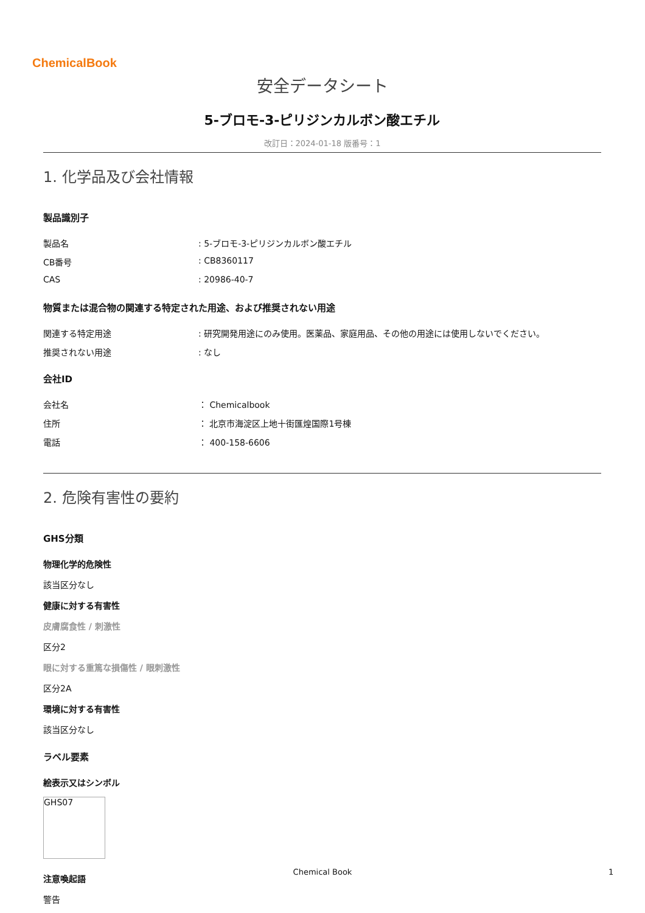ChemicalBook
安全データシート
5-ブロモ-3-ピリジンカルボン酸エチル
改訂日：2024-01-18 版番号：1
1. 化学品及び会社情報
製品識別子
製品名: 5-ブロモ-3-ピリジンカルボン酸エチル
CB番号: CB8360117
CAS: 20986-40-7
物質または混合物の関連する特定された用途、および推奨されない用途
関連する特定用途: 研究開発用途にのみ使用。医薬品、家庭用品、その他の用途には使用しないでください。
推奨されない用途: なし
会社ID
会社名 ： Chemicalbook
住所 ： 北京市海淀区上地十街匯煌国際1号棟
電話 ： 400-158-6606
2. 危険有害性の要約
GHS分類
物理化学的危険性
該当区分なし
健康に対する有害性
皮膚腐食性 / 刺激性
区分2
眼に対する重篤な損傷性 / 眼刺激性
区分2A
環境に対する有害性
該当区分なし
ラベル要素
絵表示又はシンボル
GHS07
注意喚起語
警告
Chemical Book 1